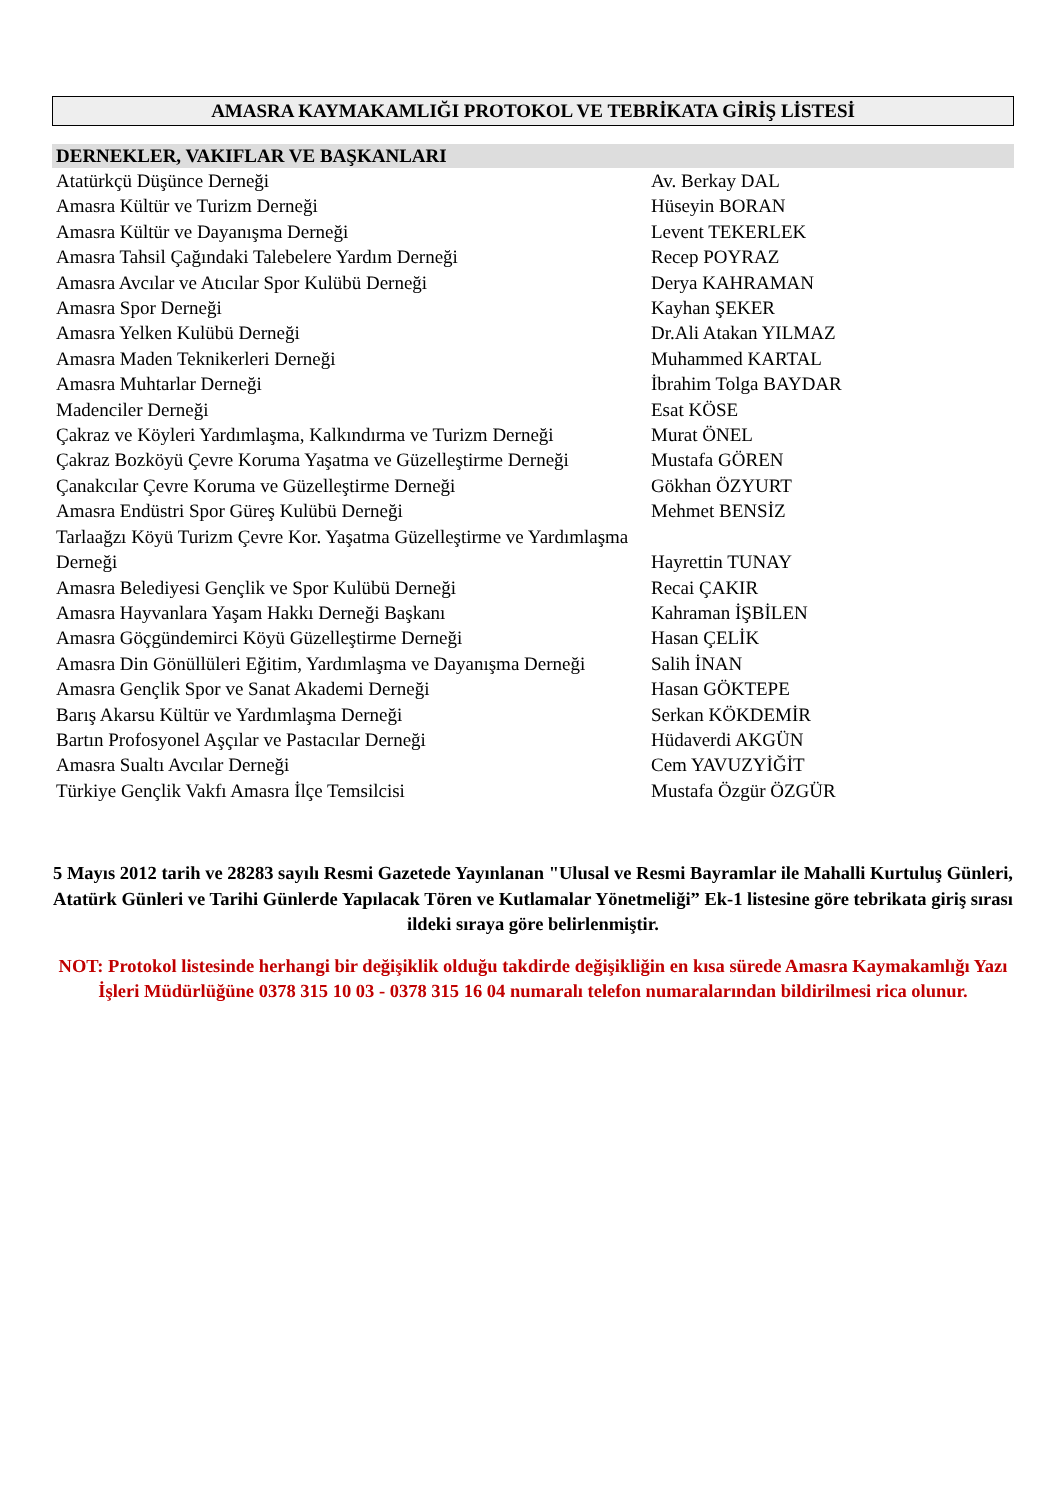AMASRA KAYMAKAMLIĞI PROTOKOL VE TEBRİKATA GİRİŞ LİSTESİ
DERNEKLER, VAKIFLAR VE BAŞKANLARI
| Atatürkçü Düşünce Derneği | Av. Berkay DAL |
| Amasra Kültür ve Turizm Derneği | Hüseyin BORAN |
| Amasra Kültür ve Dayanışma Derneği | Levent TEKERLEK |
| Amasra Tahsil Çağındaki Talebelere Yardım Derneği | Recep POYRAZ |
| Amasra Avcılar ve Atıcılar Spor Kulübü Derneği | Derya KAHRAMAN |
| Amasra Spor Derneği | Kayhan ŞEKER |
| Amasra Yelken Kulübü Derneği | Dr.Ali Atakan YILMAZ |
| Amasra Maden Teknikerleri Derneği | Muhammed KARTAL |
| Amasra Muhtarlar Derneği | İbrahim Tolga BAYDAR |
| Madenciler Derneği | Esat KÖSE |
| Çakraz ve Köyleri Yardımlaşma, Kalkındırma ve Turizm Derneği | Murat ÖNEL |
| Çakraz Bozköyü Çevre Koruma Yaşatma ve Güzelleştirme Derneği | Mustafa GÖREN |
| Çanakcılar Çevre Koruma ve Güzelleştirme Derneği | Gökhan ÖZYURT |
| Amasra Endüstri Spor Güreş Kulübü Derneği | Mehmet BENSİZ |
| Tarlaağzı Köyü Turizm Çevre Kor. Yaşatma Güzelleştirme ve Yardımlaşma Derneği | Hayrettin TUNAY |
| Amasra Belediyesi Gençlik ve Spor Kulübü Derneği | Recai ÇAKIR |
| Amasra Hayvanlara Yaşam Hakkı Derneği Başkanı | Kahraman İŞBİLEN |
| Amasra Göçgündemirci Köyü Güzelleştirme Derneği | Hasan ÇELİK |
| Amasra Din Gönüllüleri Eğitim, Yardımlaşma ve Dayanışma Derneği | Salih İNAN |
| Amasra Gençlik Spor ve Sanat Akademi Derneği | Hasan GÖKTEPE |
| Barış Akarsu Kültür ve Yardımlaşma Derneği | Serkan KÖKDEMİR |
| Bartın Profosyonel Aşçılar ve Pastacılar Derneği | Hüdaverdi AKGÜN |
| Amasra Sualtı Avcılar Derneği | Cem YAVUZYİĞİT |
| Türkiye Gençlik Vakfı Amasra İlçe Temsilcisi | Mustafa Özgür ÖZGÜR |
5 Mayıs 2012 tarih ve 28283 sayılı Resmi Gazetede Yayınlanan "Ulusal ve Resmi Bayramlar ile Mahalli Kurtuluş Günleri, Atatürk Günleri ve Tarihi Günlerde Yapılacak Tören ve Kutlamalar Yönetmeliği” Ek-1 listesine göre tebrikata giriş sırası ildeki sıraya göre belirlenmiştir.
NOT: Protokol listesinde herhangi bir değişiklik olduğu takdirde değişikliğin en kısa sürede Amasra Kaymakamlığı Yazı İşleri Müdürlüğüne 0378 315 10 03 - 0378 315 16 04 numaralı telefon numaralarından bildirilmesi rica olunur.